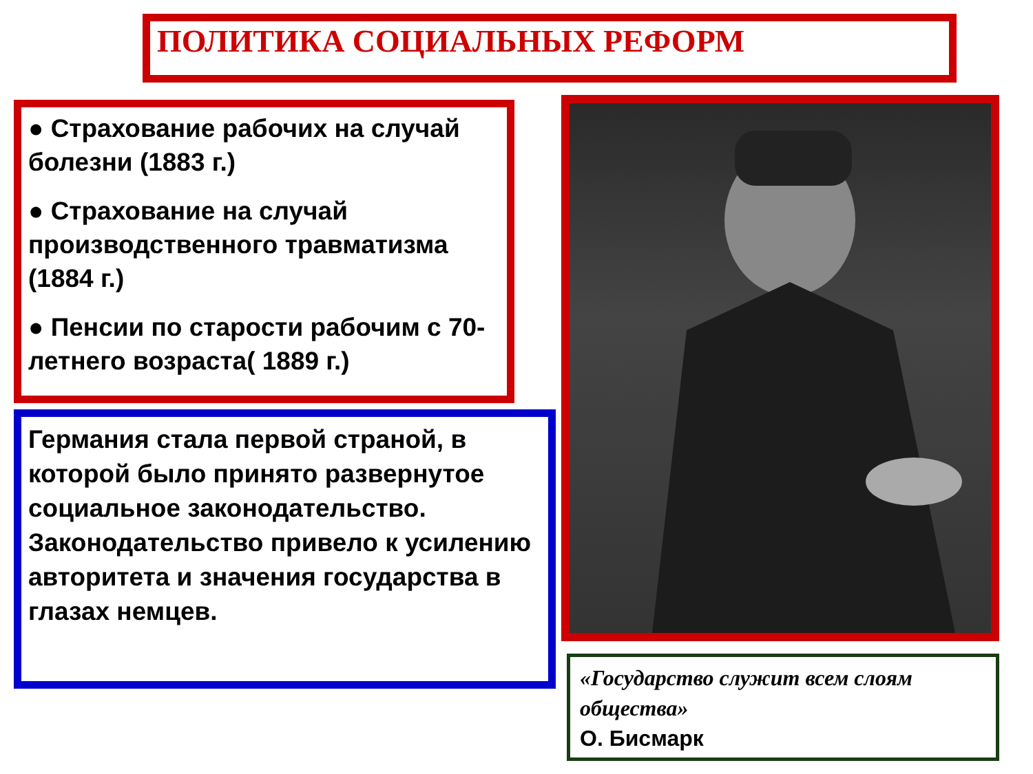ПОЛИТИКА СОЦИАЛЬНЫХ РЕФОРМ
● Страхование рабочих на случай болезни (1883 г.)
● Страхование на случай производственного травматизма (1884 г.)
● Пенсии по старости рабочим с 70- летнего возраста( 1889 г.)
Германия стала первой страной, в которой было принято развернутое социальное законодательство. Законодательство привело к усилению авторитета и значения государства в глазах немцев.
«Государство служит всем слоям общества»
О. Бисмарк